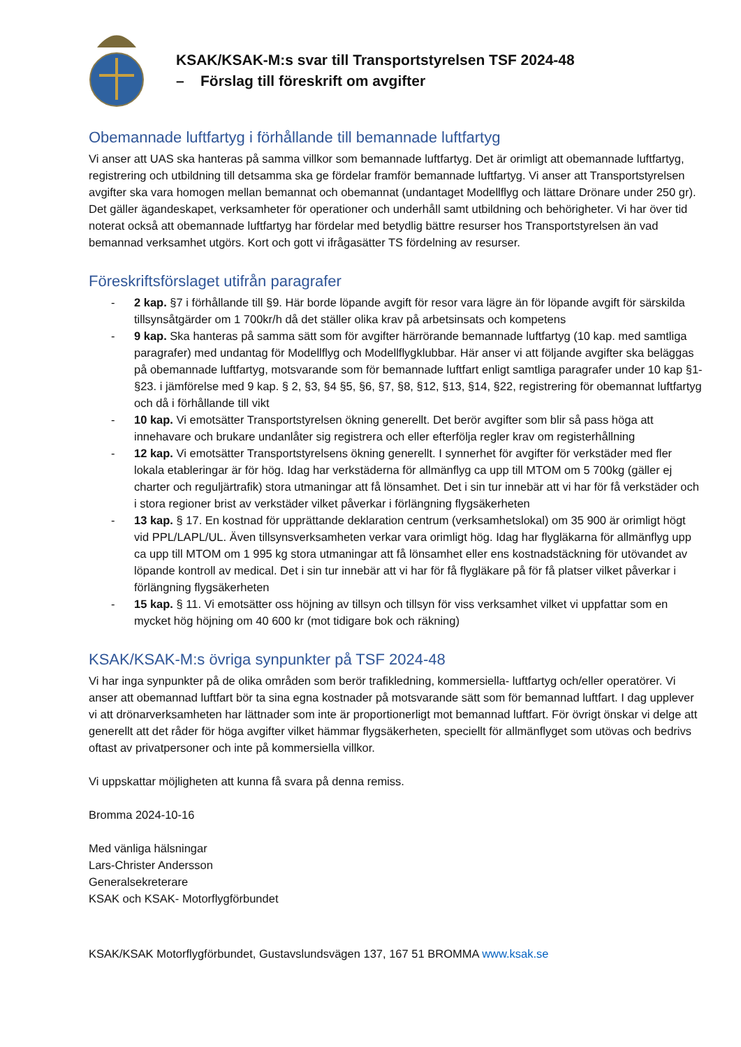KSAK/KSAK-M:s svar till Transportstyrelsen TSF 2024-48
– Förslag till föreskrift om avgifter
Obemannade luftfartyg i förhållande till bemannade luftfartyg
Vi anser att UAS ska hanteras på samma villkor som bemannade luftfartyg. Det är orimligt att obemannade luftfartyg, registrering och utbildning till detsamma ska ge fördelar framför bemannade luftfartyg. Vi anser att Transportstyrelsen avgifter ska vara homogen mellan bemannat och obemannat (undantaget Modellflyg och lättare Drönare under 250 gr). Det gäller ägandeskapet, verksamheter för operationer och underhåll samt utbildning och behörigheter. Vi har över tid noterat också att obemannade luftfartyg har fördelar med betydlig bättre resurser hos Transportstyrelsen än vad bemannad verksamhet utgörs. Kort och gott vi ifrågasätter TS fördelning av resurser.
Föreskriftsförslaget utifrån paragrafer
- 2 kap. §7 i förhållande till §9. Här borde löpande avgift för resor vara lägre än för löpande avgift för särskilda tillsynsåtgärder om 1 700kr/h då det ställer olika krav på arbetsinsats och kompetens
- 9 kap. Ska hanteras på samma sätt som för avgifter härrörande bemannade luftfartyg (10 kap. med samtliga paragrafer) med undantag för Modellflyg och Modellflygklubbar. Här anser vi att följande avgifter ska beläggas på obemannade luftfartyg, motsvarande som för bemannade luftfart enligt samtliga paragrafer under 10 kap §1-§23. i jämförelse med 9 kap. § 2, §3, §4 §5, §6, §7, §8, §12, §13, §14, §22, registrering för obemannat luftfartyg och då i förhållande till vikt
- 10 kap. Vi emotsätter Transportstyrelsen ökning generellt. Det berör avgifter som blir så pass höga att innehavare och brukare undanlåter sig registrera och eller efterfölja regler krav om registerhållning
- 12 kap. Vi emotsätter Transportstyrelsens ökning generellt. I synnerhet för avgifter för verkstäder med fler lokala etableringar är för hög. Idag har verkstäderna för allmänflyg ca upp till MTOM om 5 700kg (gäller ej charter och reguljärtrafik) stora utmaningar att få lönsamhet. Det i sin tur innebär att vi har för få verkstäder och i stora regioner brist av verkstäder vilket påverkar i förlängning flygsäkerheten
- 13 kap. § 17. En kostnad för upprättande deklaration centrum (verksamhetslokal) om 35 900 är orimligt högt vid PPL/LAPL/UL. Även tillsynsverksamheten verkar vara orimligt hög. Idag har flygläkarna för allmänflyg upp ca upp till MTOM om 1 995 kg stora utmaningar att få lönsamhet eller ens kostnadstäckning för utövandet av löpande kontroll av medical. Det i sin tur innebär att vi har för få flygläkare på för få platser vilket påverkar i förlängning flygsäkerheten
- 15 kap. § 11. Vi emotsätter oss höjning av tillsyn och tillsyn för viss verksamhet vilket vi uppfattar som en mycket hög höjning om 40 600 kr (mot tidigare bok och räkning)
KSAK/KSAK-M:s övriga synpunkter på TSF 2024-48
Vi har inga synpunkter på de olika områden som berör trafikledning, kommersiella- luftfartyg och/eller operatörer. Vi anser att obemannad luftfart bör ta sina egna kostnader på motsvarande sätt som för bemannad luftfart. I dag upplever vi att drönarverksamheten har lättnader som inte är proportionerligt mot bemannad luftfart. För övrigt önskar vi delge att generellt att det råder för höga avgifter vilket hämmar flygsäkerheten, speciellt för allmänflyget som utövas och bedrivs oftast av privatpersoner och inte på kommersiella villkor.
Vi uppskattar möjligheten att kunna få svara på denna remiss.
Bromma 2024-10-16
Med vänliga hälsningar
Lars-Christer Andersson
Generalsekreterare
KSAK och KSAK- Motorflygförbundet
KSAK/KSAK Motorflygförbundet, Gustavslundsvägen 137, 167 51 BROMMA www.ksak.se